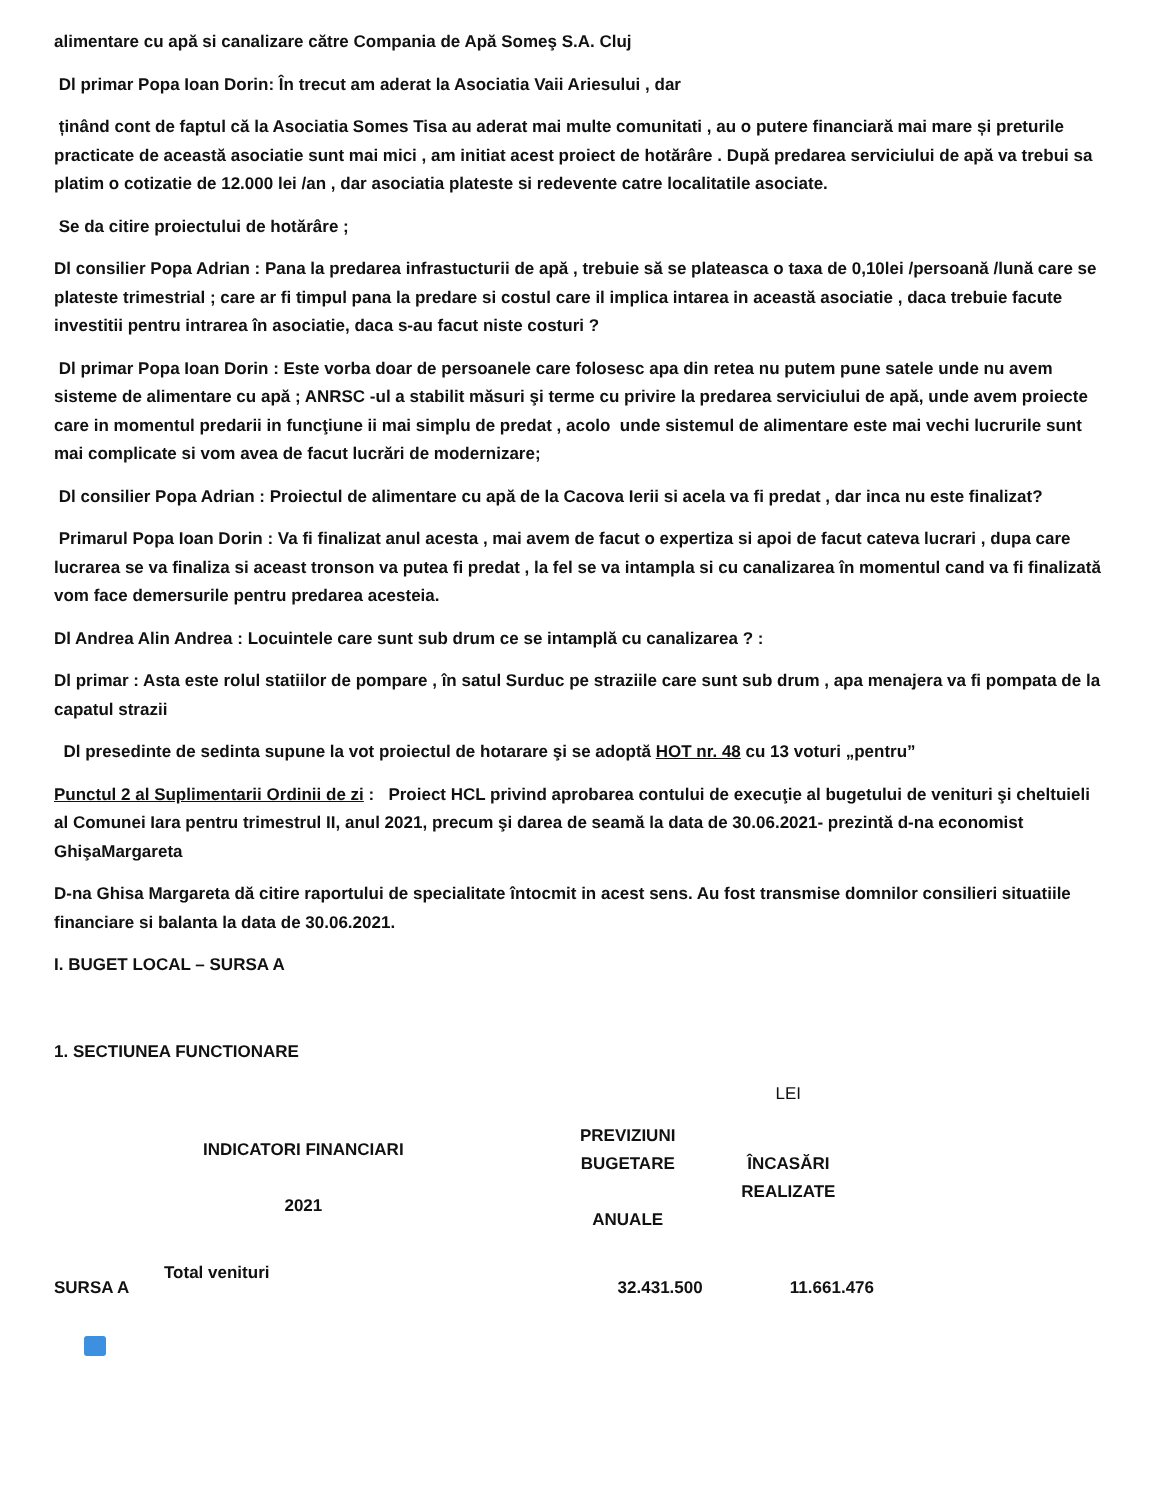alimentare cu apă si canalizare către Compania de Apă Someş S.A. Cluj
Dl primar Popa Ioan Dorin: În trecut am aderat la Asociatia Vaii Ariesului , dar
ținând cont de faptul că la Asociatia Somes Tisa au aderat mai multe comunitati , au o putere financiară mai mare și preturile practicate de această asociatie sunt mai mici , am initiat acest proiect de hotărâre . După predarea serviciului de apă va trebui sa platim o cotizatie de 12.000 lei /an , dar asociatia plateste si redevente catre localitatile asociate.
Se da citire proiectului de hotărâre ;
Dl consilier Popa Adrian : Pana la predarea infrastucturii de apă , trebuie să se plateasca o taxa de 0,10lei /persoană /lună care se plateste trimestrial ; care ar fi timpul pana la predare si costul care il implica intarea in această asociatie , daca trebuie facute investitii pentru intrarea în asociatie, daca s-au facut niste costuri ?
Dl primar Popa Ioan Dorin : Este vorba doar de persoanele care folosesc apa din retea nu putem pune satele unde nu avem sisteme de alimentare cu apă ; ANRSC -ul a stabilit măsuri şi terme cu privire la predarea serviciului de apă, unde avem proiecte care in momentul predarii in funcţiune ii mai simplu de predat , acolo unde sistemul de alimentare este mai vechi lucrurile sunt mai complicate si vom avea de facut lucrări de modernizare;
Dl consilier Popa Adrian : Proiectul de alimentare cu apă de la Cacova Ierii si acela va fi predat , dar inca nu este finalizat?
Primarul Popa Ioan Dorin : Va fi finalizat anul acesta , mai avem de facut o expertiza si apoi de facut cateva lucrari , dupa care lucrarea se va finaliza si aceast tronson va putea fi predat , la fel se va intampla si cu canalizarea în momentul cand va fi finalizată vom face demersurile pentru predarea acesteia.
Dl Andrea Alin Andrea : Locuintele care sunt sub drum ce se intamplă cu canalizarea ? :
Dl primar : Asta este rolul statiilor de pompare , în satul Surduc pe straziile care sunt sub drum , apa menajera va fi pompata de la capatul strazii
Dl presedinte de sedinta supune la vot proiectul de hotarare şi se adoptă HOT nr. 48 cu 13 voturi „pentru”
Punctul 2 al Suplimentarii Ordinii de zi : Proiect HCL privind aprobarea contului de execuţie al bugetului de venituri şi cheltuieli al Comunei Iara pentru trimestrul II, anul 2021, precum şi darea de seamă la data de 30.06.2021- prezintă d-na economist GhişaMargareta
D-na Ghisa Margareta dă citire raportului de specialitate întocmit in acest sens. Au fost transmise domnilor consilieri situatiile financiare si balanta la data de 30.06.2021.
I. BUGET LOCAL – SURSA A
1. SECTIUNEA FUNCTIONARE
| | | | LEI |
| INDICATORI FINANCIARI 2021 | | PREVIZIUNI BUGETARE ANUALE | ÎNCASĂRI REALIZATE |
| SURSA A | Total venituri | 32.431.500 | 11.661.476 |